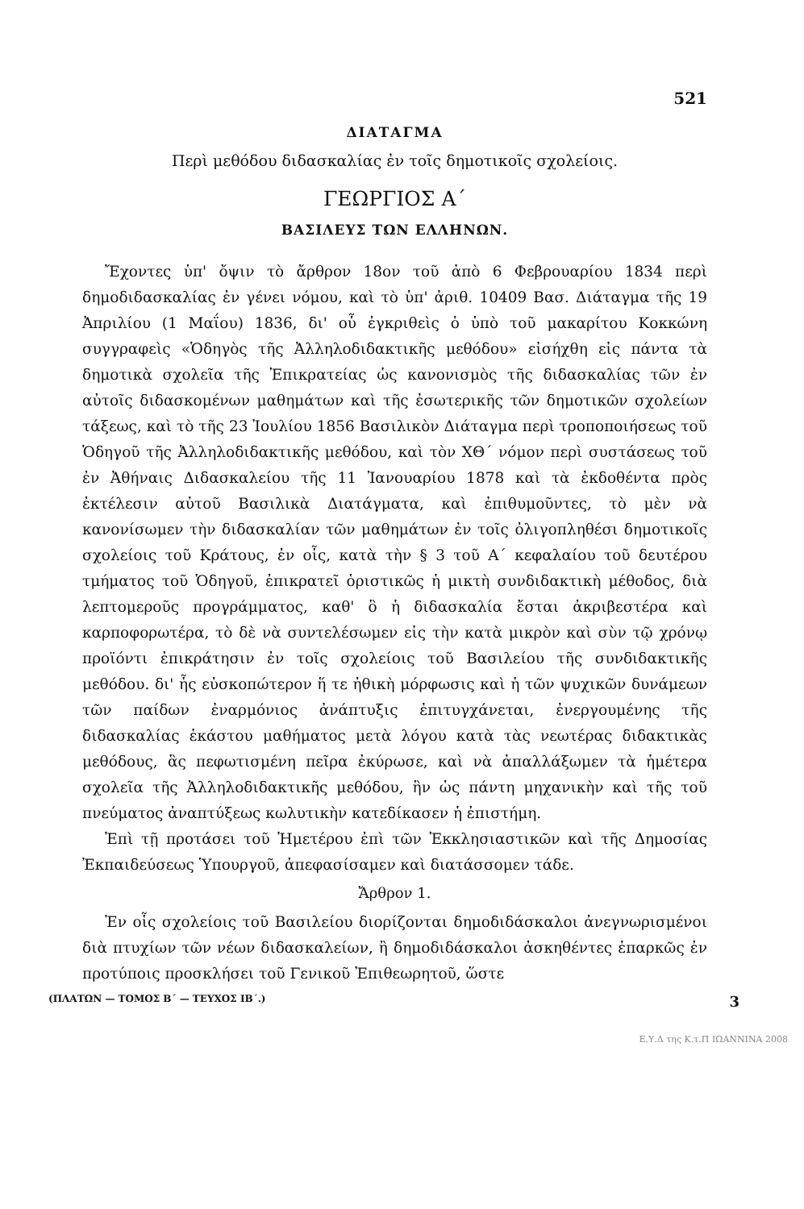521
ΔΙΑΤΑΓΜΑ
Περὶ μεθόδου διδασκαλίας ἐν τοῖς δημοτικοῖς σχολείοις.
ΓΕΩΡΓΙΟΣ Α΄
ΒΑΣΙΛΕΥΣ ΤΩΝ ΕΛΛΗΝΩΝ.
Ἔχοντες ὑπ' ὄψιν τὸ ἄρθρον 18ον τοῦ ἀπὸ 6 Φεβρουαρίου 1834 περὶ δημοδιδασκαλίας ἐν γένει νόμου, καὶ τὸ ὑπ' ἀριθ. 10409 Βασ. Διάταγμα τῆς 19 Ἀπριλίου (1 Μαΐου) 1836, δι' οὗ ἐγκριθεὶς ὁ ὑπὸ τοῦ μακαρίτου Κοκκώνη συγγραφεὶς «Ὁδηγὸς τῆς Ἀλληλοδιδακτικῆς μεθόδου» εἰσήχθη εἰς πάντα τὰ δημοτικὰ σχολεῖα τῆς Ἐπικρατείας ὡς κανονισμὸς τῆς διδασκαλίας τῶν ἐν αὐτοῖς διδασκομένων μαθημάτων καὶ τῆς ἐσωτερικῆς τῶν δημοτικῶν σχολείων τάξεως, καὶ τὸ τῆς 23 Ἰουλίου 1856 Βασιλικὸν Διάταγμα περὶ τροποποιήσεως τοῦ Ὁδηγοῦ τῆς Ἀλληλοδιδακτικῆς μεθόδου, καὶ τὸν ΧΘ΄ νόμον περὶ συστάσεως τοῦ ἐν Ἀθήναις Διδασκαλείου τῆς 11 Ἰανουαρίου 1878 καὶ τὰ ἐκδοθέντα πρὸς ἐκτέλεσιν αὐτοῦ Βασιλικὰ Διατάγματα, καὶ ἐπιθυμοῦντες, τὸ μὲν νὰ κανονίσωμεν τὴν διδασκαλίαν τῶν μαθημάτων ἐν τοῖς ὀλιγοπληθέσι δημοτικοῖς σχολείοις τοῦ Κράτους, ἐν οἷς, κατὰ τὴν § 3 τοῦ Α΄ κεφαλαίου τοῦ δευτέρου τμήματος τοῦ Ὁδηγοῦ, ἐπικρατεῖ ὁριστικῶς ἡ μικτὴ συνδιδακτικὴ μέθοδος, διὰ λεπτομεροῦς προγράμματος, καθ' ὃ ἡ διδασκαλία ἔσται ἀκριβεστέρα καὶ καρποφορωτέρα, τὸ δὲ νὰ συντελέσωμεν εἰς τὴν κατὰ μικρὸν καὶ σὺν τῷ χρόνῳ προϊόντι ἐπικράτησιν ἐν τοῖς σχολείοις τοῦ Βασιλείου τῆς συνδιδακτικῆς μεθόδου. δι' ἧς εὐσκοπώτερον ἥ τε ἠθικὴ μόρφωσις καὶ ἡ τῶν ψυχικῶν δυνάμεων τῶν παίδων ἐναρμόνιος ἀνάπτυξις ἐπιτυγχάνεται, ἐνεργουμένης τῆς διδασκαλίας ἑκάστου μαθήματος μετὰ λόγου κατὰ τὰς νεωτέρας διδακτικὰς μεθόδους, ἃς πεφωτισμένη πεῖρα ἐκύρωσε, καὶ νὰ ἀπαλλάξωμεν τὰ ἡμέτερα σχολεῖα τῆς Ἀλληλοδιδακτικῆς μεθόδου, ἣν ὡς πάντη μηχανικὴν καὶ τῆς τοῦ πνεύματος ἀναπτύξεως κωλυτικὴν κατεδίκασεν ἡ ἐπιστήμη.
Ἐπὶ τῇ προτάσει τοῦ Ἡμετέρου ἐπὶ τῶν Ἐκκλησιαστικῶν καὶ τῆς Δημοσίας Ἐκπαιδεύσεως Ὑπουργοῦ, ἀπεφασίσαμεν καὶ διατάσσομεν τάδε.
Ἄρθρον 1.
Ἐν οἷς σχολείοις τοῦ Βασιλείου διορίζονται δημοδιδάσκαλοι ἀνεγνωρισμένοι διὰ πτυχίων τῶν νέων διδασκαλείων, ἢ δημοδιδάσκαλοι ἀσκηθέντες ἐπαρκῶς ἐν προτύποις προσκλήσει τοῦ Γενικοῦ Ἐπιθεωρητοῦ, ὥστε
(ΠΛΑΤΩΝ — ΤΟΜΟΣ Β΄ — ΤΕΥΧΟΣ ΙΒ΄.) 3
Ε.Υ.Δ της Κ.τ.Π ΙΩΑΝΝΙΝΑ 2008